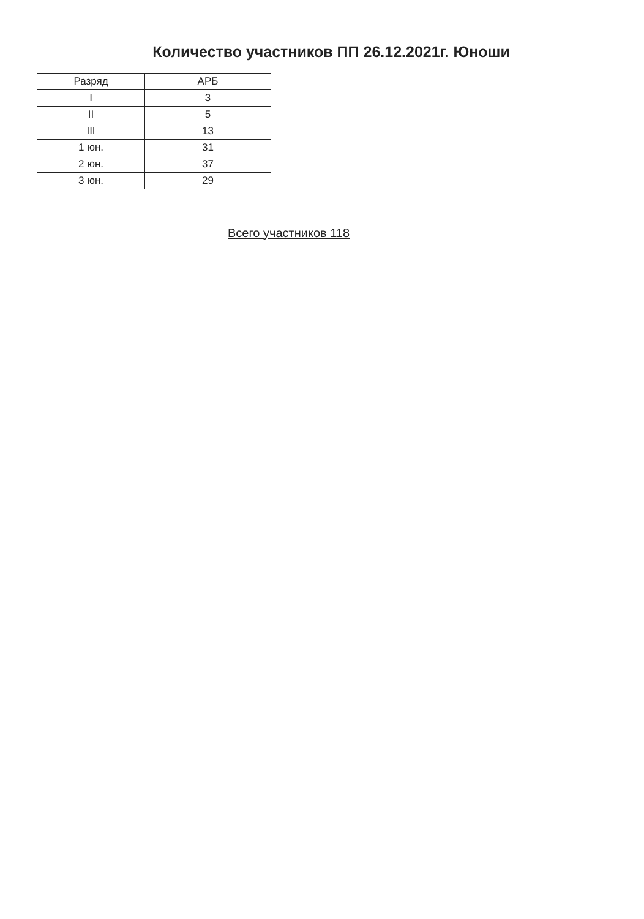Количество участников ПП 26.12.2021г. Юноши
| Разряд | АРБ |
| --- | --- |
| I | 3 |
| II | 5 |
| III | 13 |
| 1 юн. | 31 |
| 2 юн. | 37 |
| 3 юн. | 29 |
Всего участников 118